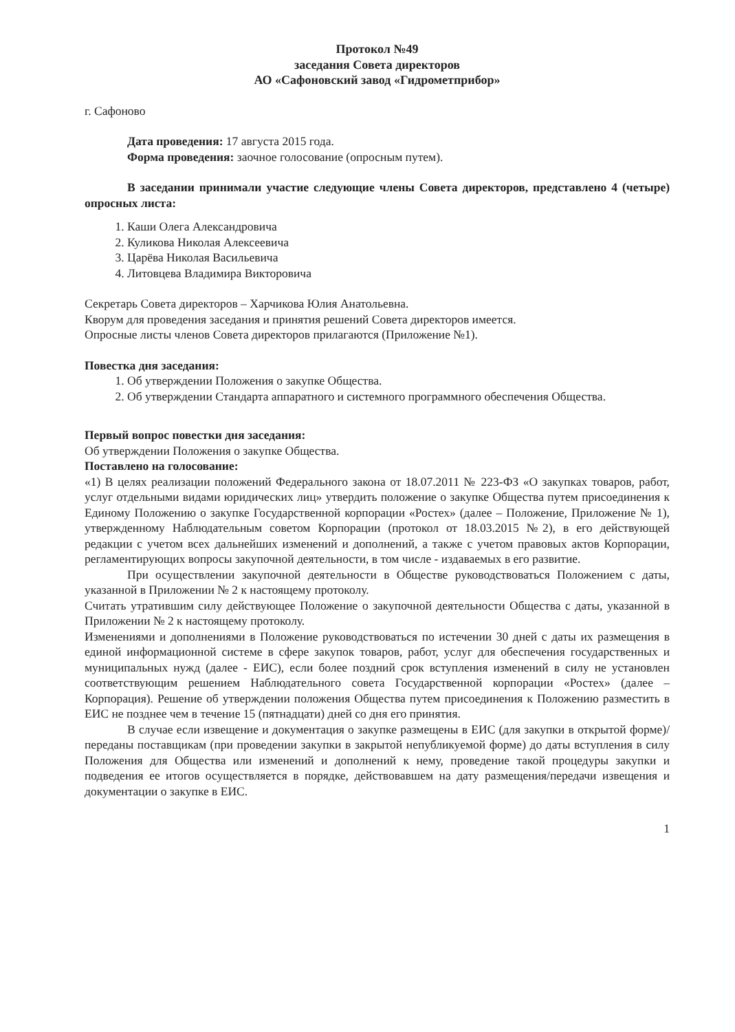Протокол №49
заседания Совета директоров
АО «Сафоновский завод «Гидрометприбор»
г. Сафоново
Дата проведения: 17 августа 2015 года.
Форма проведения: заочное голосование (опросным путем).
В заседании принимали участие следующие члены Совета директоров, представлено 4 (четыре) опросных листа:
1. Каши Олега Александровича
2. Куликова Николая Алексеевича
3. Царёва Николая Васильевича
4. Литовцева Владимира Викторовича
Секретарь Совета директоров – Харчикова Юлия Анатольевна.
Кворум для проведения заседания и принятия решений Совета директоров имеется.
Опросные листы членов Совета директоров прилагаются (Приложение №1).
Повестка дня заседания:
1. Об утверждении Положения о закупке Общества.
2. Об утверждении Стандарта аппаратного и системного программного обеспечения Общества.
Первый вопрос повестки дня заседания:
Об утверждении Положения о закупке Общества.
Поставлено на голосование:
«1) В целях реализации положений Федерального закона от 18.07.2011 № 223-ФЗ «О закупках товаров, работ, услуг отдельными видами юридических лиц» утвердить положение о закупке Общества путем присоединения к Единому Положению о закупке Государственной корпорации «Ростех» (далее – Положение, Приложение № 1), утвержденному Наблюдательным советом Корпорации (протокол от 18.03.2015 №2), в его действующей редакции с учетом всех дальнейших изменений и дополнений, а также с учетом правовых актов Корпорации, регламентирующих вопросы закупочной деятельности, в том числе - издаваемых в его развитие.
При осуществлении закупочной деятельности в Обществе руководствоваться Положением с даты, указанной в Приложении № 2 к настоящему протоколу.
Считать утратившим силу действующее Положение о закупочной деятельности Общества с даты, указанной в Приложении № 2 к настоящему протоколу.
Изменениями и дополнениями в Положение руководствоваться по истечении 30 дней с даты их размещения в единой информационной системе в сфере закупок товаров, работ, услуг для обеспечения государственных и муниципальных нужд (далее - ЕИС), если более поздний срок вступления изменений в силу не установлен соответствующим решением Наблюдательного совета Государственной корпорации «Ростех» (далее – Корпорация). Решение об утверждении положения Общества путем присоединения к Положению разместить в ЕИС не позднее чем в течение 15 (пятнадцати) дней со дня его принятия.
В случае если извещение и документация о закупке размещены в ЕИС (для закупки в открытой форме)/ переданы поставщикам (при проведении закупки в закрытой непубликуемой форме) до даты вступления в силу Положения для Общества или изменений и дополнений к нему, проведение такой процедуры закупки и подведения ее итогов осуществляется в порядке, действовавшем на дату размещения/передачи извещения и документации о закупке в ЕИС.
1